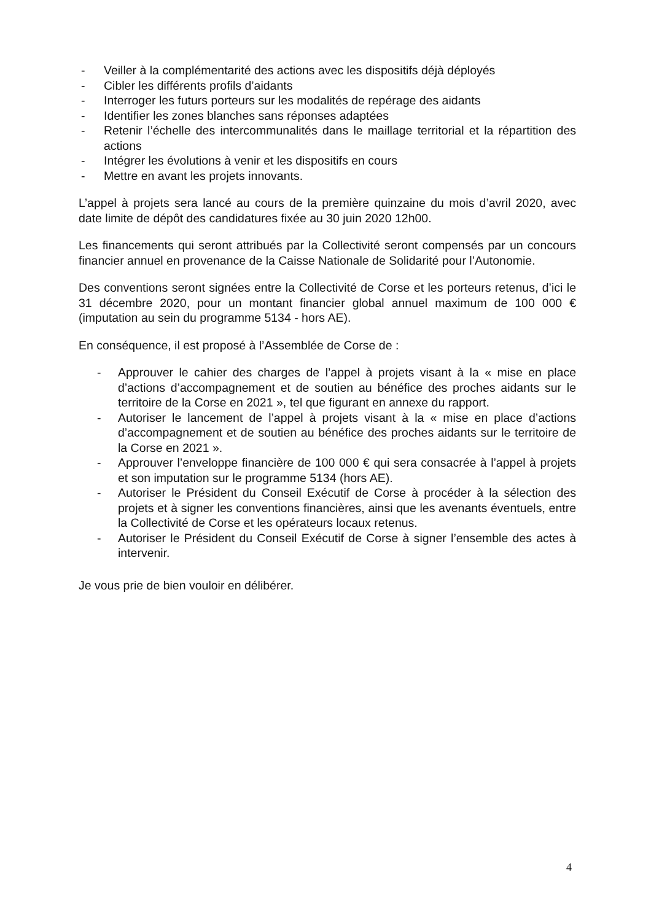- Veiller à la complémentarité des actions avec les dispositifs déjà déployés
- Cibler les différents profils d’aidants
- Interroger les futurs porteurs sur les modalités de repérage des aidants
- Identifier les zones blanches sans réponses adaptées
- Retenir l’échelle des intercommunalités dans le maillage territorial et la répartition des actions
- Intégrer les évolutions à venir et les dispositifs en cours
- Mettre en avant les projets innovants.
L’appel à projets sera lancé au cours de la première quinzaine du mois d’avril 2020, avec date limite de dépôt des candidatures fixée au 30 juin 2020 12h00.
Les financements qui seront attribués par la Collectivité seront compensés par un concours financier annuel en provenance de la Caisse Nationale de Solidarité pour l’Autonomie.
Des conventions seront signées entre la Collectivité de Corse et les porteurs retenus, d’ici le 31 décembre 2020, pour un montant financier global annuel maximum de 100 000 € (imputation au sein du programme 5134 - hors AE).
En conséquence, il est proposé à l’Assemblée de Corse de :
- Approuver le cahier des charges de l’appel à projets visant à la « mise en place d’actions d’accompagnement et de soutien au bénéfice des proches aidants sur le territoire de la Corse en 2021 », tel que figurant en annexe du rapport.
- Autoriser le lancement de l’appel à projets visant à la « mise en place d’actions d’accompagnement et de soutien au bénéfice des proches aidants sur le territoire de la Corse en 2021 ».
- Approuver l’enveloppe financière de 100 000 € qui sera consacrée à l’appel à projets et son imputation sur le programme 5134 (hors AE).
- Autoriser le Président du Conseil Exécutif de Corse à procéder à la sélection des projets et à signer les conventions financières, ainsi que les avenants éventuels, entre la Collectivité de Corse et les opérateurs locaux retenus.
- Autoriser le Président du Conseil Exécutif de Corse à signer l’ensemble des actes à intervenir.
Je vous prie de bien vouloir en délibérer.
4